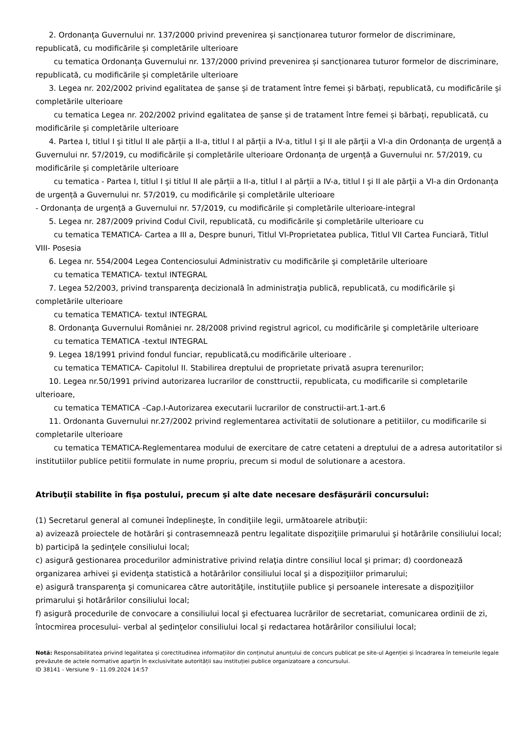2. Ordonanța Guvernului nr. 137/2000 privind prevenirea și sancționarea tuturor formelor de discriminare, republicată, cu modificările și completările ulterioare
cu tematica Ordonanța Guvernului nr. 137/2000 privind prevenirea și sancționarea tuturor formelor de discriminare, republicată, cu modificările și completările ulterioare
3. Legea nr. 202/2002 privind egalitatea de șanse și de tratament între femei și bărbați, republicată, cu modificările și completările ulterioare
cu tematica Legea nr. 202/2002 privind egalitatea de șanse și de tratament între femei și bărbați, republicată, cu modificările și completările ulterioare
4. Partea I, titlul I şi titlul II ale părții a II-a, titlul I al părții a IV-a, titlul I şi II ale părţii a VI-a din Ordonanța de urgență a Guvernului nr. 57/2019, cu modificările și completările ulterioare Ordonanța de urgență a Guvernului nr. 57/2019, cu modificările și completările ulterioare
cu tematica - Partea I, titlul I şi titlul II ale părții a II-a, titlul I al părții a IV-a, titlul I şi II ale părţii a VI-a din Ordonanța de urgență a Guvernului nr. 57/2019, cu modificările și completările ulterioare
- Ordonanța de urgență a Guvernului nr. 57/2019, cu modificările și completările ulterioare-integral
5. Legea nr. 287/2009 privind Codul Civil, republicată, cu modificările şi completările ulterioare cu
cu tematica TEMATICA- Cartea a III a, Despre bunuri, Titlul VI-Proprietatea publica, Titlul VII Cartea Funciară, Titlul VIII- Posesia
6. Legea nr. 554/2004 Legea Contenciosului Administrativ cu modificările şi completările ulterioare
cu tematica TEMATICA- textul INTEGRAL
7. Legea 52/2003, privind transparenţa decizională în administraţia publică, republicată, cu modificările şi completările ulterioare
cu tematica TEMATICA- textul INTEGRAL
8. Ordonanţa Guvernului României nr. 28/2008 privind registrul agricol, cu modificările şi completările ulterioare
cu tematica TEMATICA -textul INTEGRAL
9. Legea 18/1991 privind fondul funciar, republicată,cu modificările ulterioare .
cu tematica TEMATICA- Capitolul II. Stabilirea dreptului de proprietate privată asupra terenurilor;
10. Legea nr.50/1991 privind autorizarea lucrarilor de consttructii, republicata, cu modificarile si completarile ulterioare,
cu tematica TEMATICA –Cap.I-Autorizarea executarii lucrarilor de constructii-art.1-art.6
11. Ordonanta Guvernului nr.27/2002 privind reglementarea activitatii de solutionare a petitiilor, cu modificarile si completarile ulterioare
cu tematica TEMATICA-Reglementarea modului de exercitare de catre cetateni a dreptului de a adresa autoritatilor si institutiilor publice petitii formulate in nume propriu, precum si modul de solutionare a acestora.
Atribuţii stabilite în fişa postului, precum şi alte date necesare desfăşurării concursului:
(1) Secretarul general al comunei îndeplineşte, în condiţiile legii, următoarele atribuţii:
a) avizează proiectele de hotărâri şi contrasemnează pentru legalitate dispoziţiile primarului şi hotărârile consiliului local;
b) participă la şedinţele consiliului local;
c) asigură gestionarea procedurilor administrative privind relaţia dintre consiliul local şi primar; d) coordonează organizarea arhivei şi evidenţa statistică a hotărârilor consiliului local şi a dispoziţiilor primarului;
e) asigură transparenţa şi comunicarea către autorităţile, instituţiile publice şi persoanele interesate a dispoziţiilor primarului şi hotărârilor consiliului local;
f) asigură procedurile de convocare a consiliului local şi efectuarea lucrărilor de secretariat, comunicarea ordinii de zi, întocmirea procesului- verbal al şedinţelor consiliului local şi redactarea hotărârilor consiliului local;
Notă: Responsabilitatea privind legalitatea și corectitudinea informațiilor din conținutul anunțului de concurs publicat pe site-ul Agenției și încadrarea în temeiurile legale prevăzute de actele normative aparțin în exclusivitate autorității sau instituției publice organizatoare a concursului.
ID 38141 - Versiune 9 - 11.09.2024 14:57